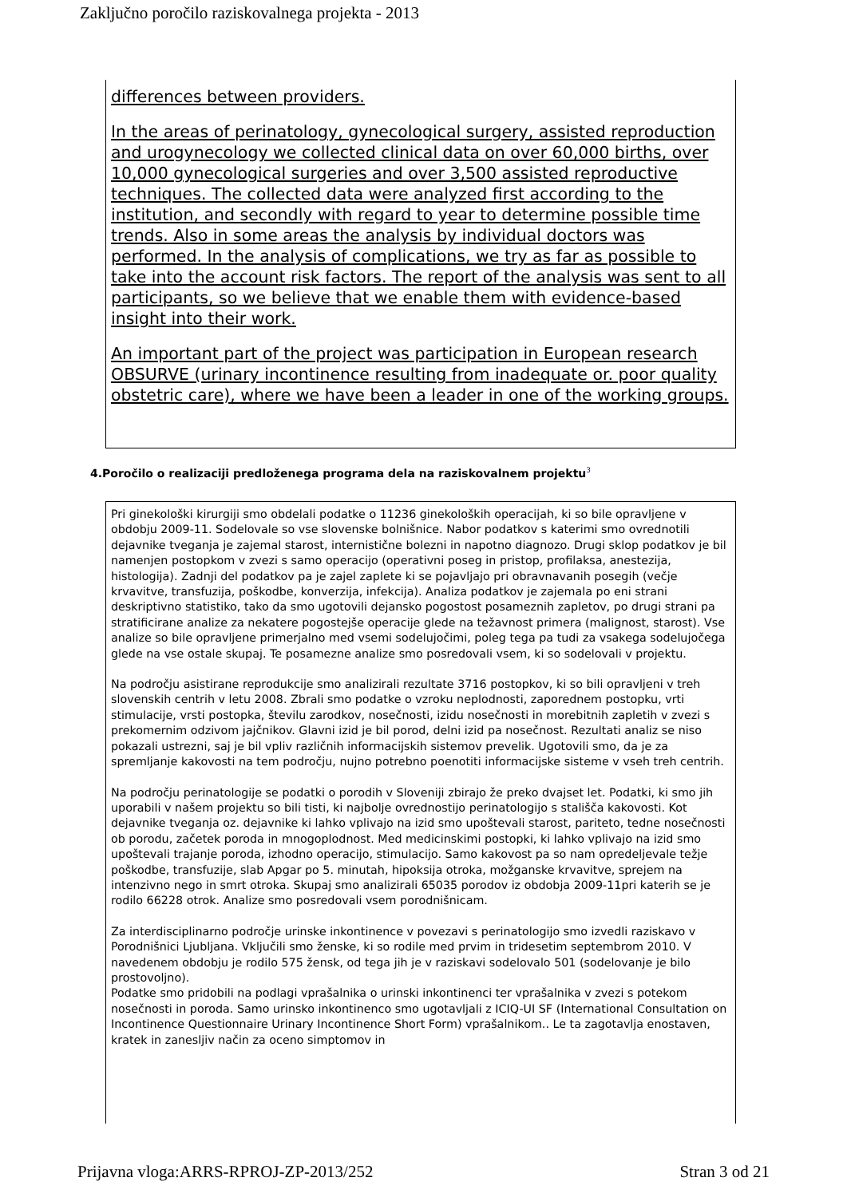Zaključno poročilo raziskovalnega projekta - 2013
differences between providers.
In the areas of perinatology, gynecological surgery, assisted reproduction and urogynecology we collected clinical data on over 60,000 births, over 10,000 gynecological surgeries and over 3,500 assisted reproductive techniques. The collected data were analyzed first according to the institution, and secondly with regard to year to determine possible time trends. Also in some areas the analysis by individual doctors was performed. In the analysis of complications, we try as far as possible to take into the account risk factors. The report of the analysis was sent to all participants, so we believe that we enable them with evidence-based insight into their work.
An important part of the project was participation in European research OBSURVE (urinary incontinence resulting from inadequate or. poor quality obstetric care), where we have been a leader in one of the working groups.
4.Poročilo o realizaciji predloženega programa dela na raziskovalnem projektu<sup>3</sup>
Pri ginekološki kirurgiji smo obdelali podatke o 11236 ginekoloških operacijah, ki so bile opravljene v obdobju 2009-11. Sodelovale so vse slovenske bolnišnice. Nabor podatkov s katerimi smo ovrednotili dejavnike tveganja je zajemal starost, internistične bolezni in napotno diagnozo. Drugi sklop podatkov je bil namenjen postopkom v zvezi s samo operacijo (operativni poseg in pristop, profilaksa, anestezija, histologija). Zadnji del podatkov pa je zajel zaplete ki se pojavljajo pri obravnavanih posegih (večje krvavitve, transfuzija, poškodbe, konverzija, infekcija). Analiza podatkov je zajemala po eni strani deskriptivno statistiko, tako da smo ugotovili dejansko pogostost posameznih zapletov, po drugi strani pa stratificirane analize za nekatere pogostejše operacije glede na težavnost primera (malignost, starost). Vse analize so bile opravljene primerjalno med vsemi sodelujočimi, poleg tega pa tudi za vsakega sodelujočega glede na vse ostale skupaj. Te posamezne analize smo posredovali vsem, ki so sodelovali v projektu.
Na področju asistirane reprodukcije smo analizirali rezultate 3716 postopkov, ki so bili opravljeni v treh slovenskih centrih v letu 2008. Zbrali smo podatke o vzroku neplodnosti, zaporednem postopku, vrti stimulacije, vrsti postopka, številu zarodkov, nosečnosti, izidu nosečnosti in morebitnih zapletih v zvezi s prekomernim odzivom jajčnikov. Glavni izid je bil porod, delni izid pa nosečnost. Rezultati analiz se niso pokazali ustrezni, saj je bil vpliv različnih informacijskih sistemov prevelik. Ugotovili smo, da je za spremljanje kakovosti na tem področju, nujno potrebno poenotiti informacijske sisteme v vseh treh centrih.
Na področju perinatologije se podatki o porodih v Sloveniji zbirajo že preko dvajset let. Podatki, ki smo jih uporabili v našem projektu so bili tisti, ki najbolje ovrednostijo perinatologijo s stališča kakovosti. Kot dejavnike tveganja oz. dejavnike ki lahko vplivajo na izid smo upoštevali starost, pariteto, tedne nosečnosti ob porodu, začetek poroda in mnogoplodnost. Med medicinskimi postopki, ki lahko vplivajo na izid smo upoštevali trajanje poroda, izhodno operacijo, stimulacijo. Samo kakovost pa so nam opredeljevale težje poškodbe, transfuzije, slab Apgar po 5. minutah, hipoksija otroka, možganske krvavitve, sprejem na intenzivno nego in smrt otroka. Skupaj smo analizirali 65035 porodov iz obdobja 2009-11pri katerih se je rodilo 66228 otrok. Analize smo posredovali vsem porodnišnicam.
Za interdisciplinarno področje urinske inkontinence v povezavi s perinatologijo smo izvedli raziskavo v Porodnišnici Ljubljana. Vključili smo ženske, ki so rodile med prvim in tridesetim septembrom 2010. V navedenem obdobju je rodilo 575 žensk, od tega jih je v raziskavi sodelovalo 501 (sodelovanje je bilo prostovoljno).
Podatke smo pridobili na podlagi vprašalnika o urinski inkontinenci ter vprašalnika v zvezi s potekom nosečnosti in poroda. Samo urinsko inkontinenco smo ugotavljali z ICIQ-UI SF (International Consultation on Incontinence Questionnaire Urinary Incontinence Short Form) vprašalnikom.. Le ta zagotavlja enostaven, kratek in zanesljiv način za oceno simptomov in
Prijavna vloga:ARRS-RPROJ-ZP-2013/252 Stran 3 od 21